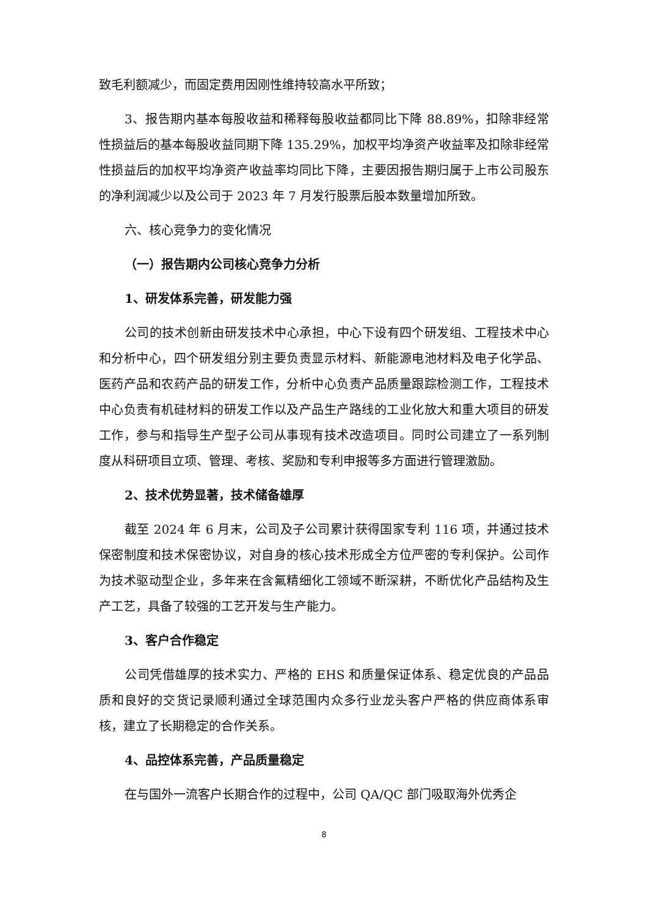致毛利额减少，而固定费用因刚性维持较高水平所致；
3、报告期内基本每股收益和稀释每股收益都同比下降 88.89%，扣除非经常性损益后的基本每股收益同期下降 135.29%，加权平均净资产收益率及扣除非经常性损益后的加权平均净资产收益率均同比下降，主要因报告期归属于上市公司股东的净利润减少以及公司于 2023 年 7 月发行股票后股本数量增加所致。
六、核心竞争力的变化情况
（一）报告期内公司核心竞争力分析
1、研发体系完善，研发能力强
公司的技术创新由研发技术中心承担，中心下设有四个研发组、工程技术中心和分析中心，四个研发组分别主要负责显示材料、新能源电池材料及电子化学品、医药产品和农药产品的研发工作，分析中心负责产品质量跟踪检测工作，工程技术中心负责有机硅材料的研发工作以及产品生产路线的工业化放大和重大项目的研发工作，参与和指导生产型子公司从事现有技术改造项目。同时公司建立了一系列制度从科研项目立项、管理、考核、奖励和专利申报等多方面进行管理激励。
2、技术优势显著，技术储备雄厚
截至 2024 年 6 月末，公司及子公司累计获得国家专利 116 项，并通过技术保密制度和技术保密协议，对自身的核心技术形成全方位严密的专利保护。公司作为技术驱动型企业，多年来在含氟精细化工领域不断深耕，不断优化产品结构及生产工艺，具备了较强的工艺开发与生产能力。
3、客户合作稳定
公司凭借雄厚的技术实力、严格的 EHS 和质量保证体系、稳定优良的产品品质和良好的交货记录顺利通过全球范围内众多行业龙头客户严格的供应商体系审核，建立了长期稳定的合作关系。
4、品控体系完善，产品质量稳定
在与国外一流客户长期合作的过程中，公司 QA/QC 部门吸取海外优秀企
8